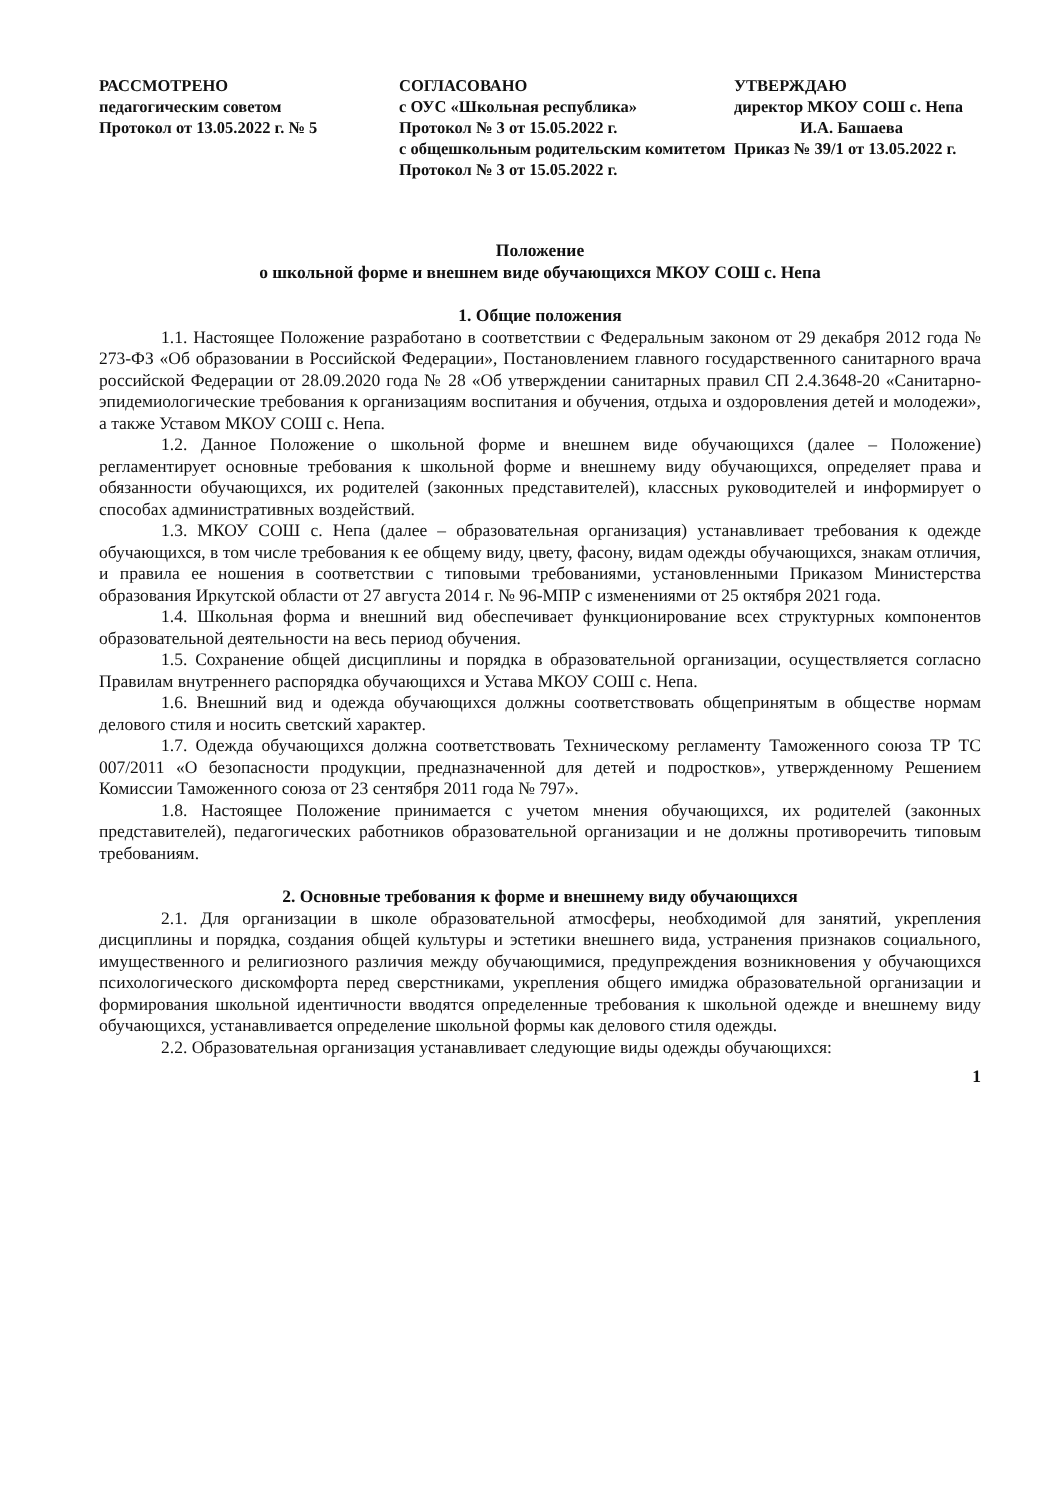РАССМОТРЕНО
педагогическим советом
Протокол от 13.05.2022 г. № 5
СОГЛАСОВАНО
с ОУС «Школьная республика»
Протокол № 3 от 15.05.2022 г.
с общешкольным родительским комитетом
Протокол № 3 от 15.05.2022 г.
УТВЕРЖДАЮ
директор МКОУ СОШ с. Непа
И.А. Башаева
Приказ № 39/1 от 13.05.2022 г.
Положение
о школьной форме и внешнем виде обучающихся МКОУ СОШ с. Непа
1. Общие положения
1.1. Настоящее Положение разработано в соответствии с Федеральным законом от 29 декабря 2012 года № 273-ФЗ «Об образовании в Российской Федерации», Постановлением главного государственного санитарного врача российской Федерации от 28.09.2020 года № 28 «Об утверждении санитарных правил СП 2.4.3648-20 «Санитарно-эпидемиологические требования к организациям воспитания и обучения, отдыха и оздоровления детей и молодежи», а также Уставом МКОУ СОШ с. Непа.
1.2. Данное Положение о школьной форме и внешнем виде обучающихся (далее – Положение) регламентирует основные требования к школьной форме и внешнему виду обучающихся, определяет права и обязанности обучающихся, их родителей (законных представителей), классных руководителей и информирует о способах административных воздействий.
1.3. МКОУ СОШ с. Непа (далее – образовательная организация) устанавливает требования к одежде обучающихся, в том числе требования к ее общему виду, цвету, фасону, видам одежды обучающихся, знакам отличия, и правила ее ношения в соответствии с типовыми требованиями, установленными Приказом Министерства образования Иркутской области от 27 августа 2014 г. № 96-МПР с изменениями от 25 октября 2021 года.
1.4. Школьная форма и внешний вид обеспечивает функционирование всех структурных компонентов образовательной деятельности на весь период обучения.
1.5. Сохранение общей дисциплины и порядка в образовательной организации, осуществляется согласно Правилам внутреннего распорядка обучающихся и Устава МКОУ СОШ с. Непа.
1.6. Внешний вид и одежда обучающихся должны соответствовать общепринятым в обществе нормам делового стиля и носить светский характер.
1.7. Одежда обучающихся должна соответствовать Техническому регламенту Таможенного союза ТР ТС 007/2011 «О безопасности продукции, предназначенной для детей и подростков», утвержденному Решением Комиссии Таможенного союза от 23 сентября 2011 года № 797».
1.8. Настоящее Положение принимается с учетом мнения обучающихся, их родителей (законных представителей), педагогических работников образовательной организации и не должны противоречить типовым требованиям.
2. Основные требования к форме и внешнему виду обучающихся
2.1. Для организации в школе образовательной атмосферы, необходимой для занятий, укрепления дисциплины и порядка, создания общей культуры и эстетики внешнего вида, устранения признаков социального, имущественного и религиозного различия между обучающимися, предупреждения возникновения у обучающихся психологического дискомфорта перед сверстниками, укрепления общего имиджа образовательной организации и формирования школьной идентичности вводятся определенные требования к школьной одежде и внешнему виду обучающихся, устанавливается определение школьной формы как делового стиля одежды.
2.2. Образовательная организация устанавливает следующие виды одежды обучающихся:
1